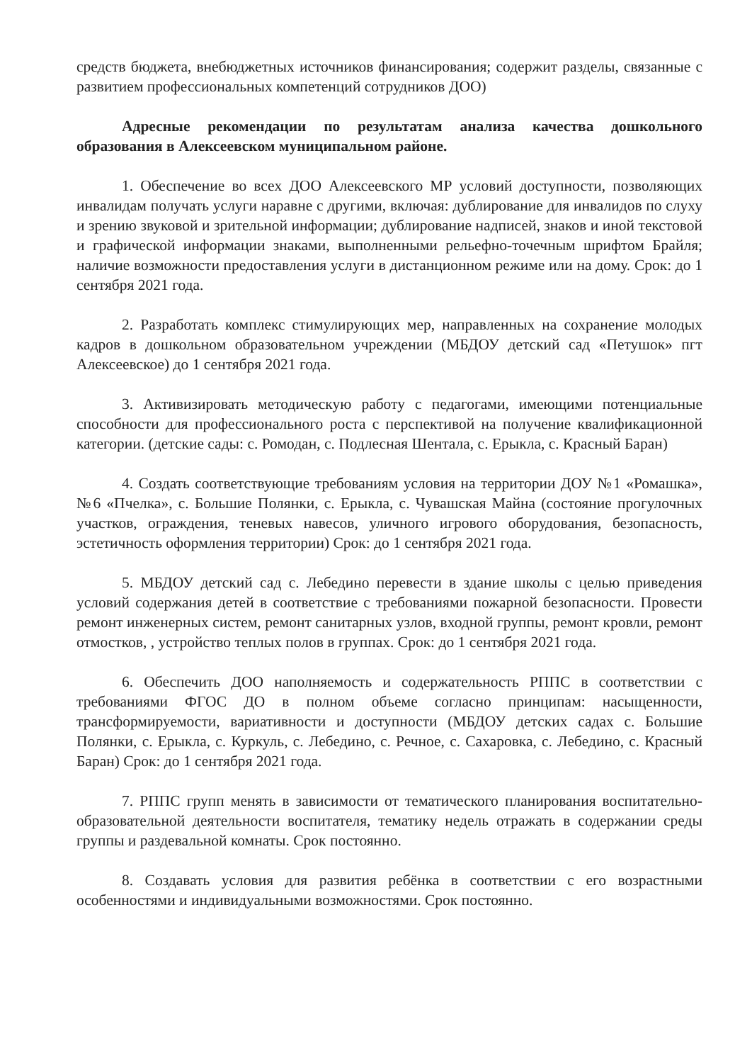средств бюджета, внебюджетных источников финансирования; содержит разделы, связанные с развитием профессиональных компетенций сотрудников ДОО)
Адресные рекомендации по результатам анализа качества дошкольного образования в Алексеевском муниципальном районе.
1. Обеспечение во всех ДОО Алексеевского МР условий доступности, позволяющих инвалидам получать услуги наравне с другими, включая: дублирование для инвалидов по слуху и зрению звуковой и зрительной информации; дублирование надписей, знаков и иной текстовой и графической информации знаками, выполненными рельефно-точечным шрифтом Брайля; наличие возможности предоставления услуги в дистанционном режиме или на дому. Срок: до 1 сентября 2021 года.
2. Разработать комплекс стимулирующих мер, направленных на сохранение молодых кадров в дошкольном образовательном учреждении (МБДОУ детский сад «Петушок» пгт Алексеевское) до 1 сентября 2021 года.
3. Активизировать методическую работу с педагогами, имеющими потенциальные способности для профессионального роста с перспективой на получение квалификационной категории. (детские сады: с. Ромодан, с. Подлесная Шентала, с. Ерыкла, с. Красный Баран)
4. Создать соответствующие требованиям условия на территории ДОУ №1 «Ромашка», №6 «Пчелка», с. Большие Полянки, с. Ерыкла, с. Чувашская Майна (состояние прогулочных участков, ограждения, теневых навесов, уличного игрового оборудования, безопасность, эстетичность оформления территории) Срок: до 1 сентября 2021 года.
5. МБДОУ детский сад с. Лебедино перевести в здание школы с целью приведения условий содержания детей в соответствие с требованиями пожарной безопасности. Провести ремонт инженерных систем, ремонт санитарных узлов, входной группы, ремонт кровли, ремонт отмостков, , устройство теплых полов в группах. Срок: до 1 сентября 2021 года.
6. Обеспечить ДОО наполняемость и содержательность РППС в соответствии с требованиями ФГОС ДО в полном объеме согласно принципам: насыщенности, трансформируемости, вариативности и доступности (МБДОУ детских садах с. Большие Полянки, с. Ерыкла, с. Куркуль, с. Лебедино, с. Речное, с. Сахаровка, с. Лебедино, с. Красный Баран) Срок: до 1 сентября 2021 года.
7. РППС групп менять в зависимости от тематического планирования воспитательно-образовательной деятельности воспитателя, тематику недель отражать в содержании среды группы и раздевальной комнаты. Срок постоянно.
8. Создавать условия для развития ребёнка в соответствии с его возрастными особенностями и индивидуальными возможностями. Срок постоянно.